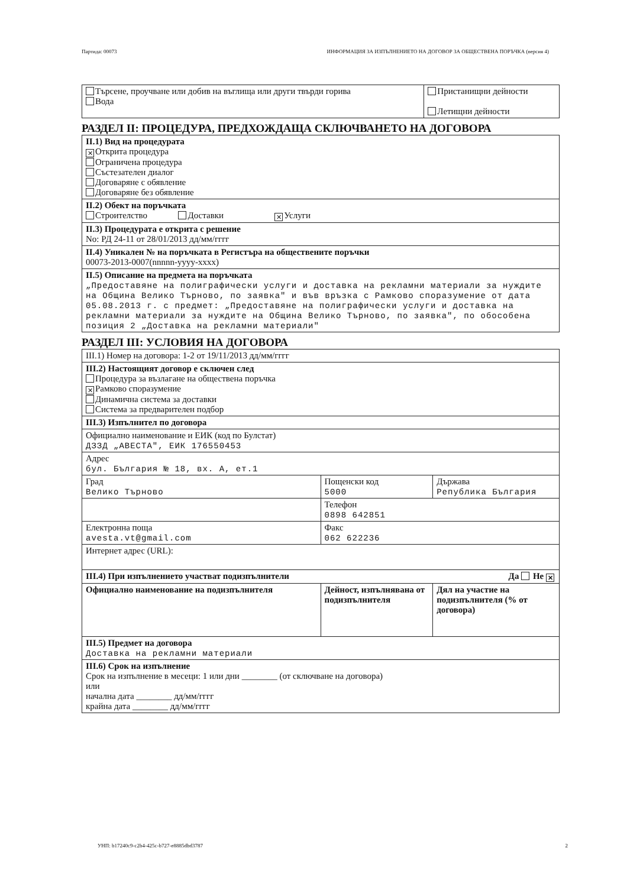Партида: 00073 ИНФОРМАЦИЯ ЗА ИЗПЪЛНЕНИЕТО НА ДОГОВОР ЗА ОБЩЕСТВЕНА ПОРЪЧКА (версия 4)
| Търсене, проучване или добив на въглища или други твърди горива Вода | Пристанищни дейности Летищни дейности |
РАЗДЕЛ II: ПРОЦЕДУРА, ПРЕДХОЖДАЩА СКЛЮЧВАНЕТО НА ДОГОВОРА
| II.1) Вид на процедурата ✕ Открита процедура Ограничена процедура Състезателен диалог Договаряне с обявление Договаряне без обявление |
| II.2) Обект на поръчката Строителство Доставки ✕ Услуги |
| II.3) Процедурата е открита с решение No: РД 24-11 от 28/01/2013 дд/мм/гггг |
| II.4) Уникален № на поръчката в Регистъра на обществените поръчки 00073-2013-0007(nnnnn-yyyy-xxxx) |
| II.5) Описание на предмета на поръчката „Предоставяне на полиграфически услуги и доставка на рекламни материали за нуждите на Община Велико Търново, по заявка" и във връзка с Рамково споразумение от дата 05.08.2013 г. с предмет: „Предоставяне на полиграфически услуги и доставка на рекламни материали за нуждите на Община Велико Търново, по заявка", по обособена позиция 2 „Доставка на рекламни материали" |
РАЗДЕЛ III: УСЛОВИЯ НА ДОГОВОРА
| III.1) Номер на договора: 1-2 от 19/11/2013 дд/мм/гггг | | |
| III.2) Настоящият договор е сключен след Процедура за възлагане на обществена поръчка ✕ Рамково споразумение Динамична система за доставки Система за предварителен подбор | | |
| III.3) Изпълнител по договора | | |
| Официално наименование и ЕИК (код по Булстат) ДЗЗД „АВЕСТА", ЕИК 176550453 | | |
| Адрес бул. България № 18, вх. А, ет.1 | | |
| Град Велико Търново | Пощенски код 5000 | Държава Република България |
| | Телефон 0898 642851 | |
| Електронна поща avesta.vt@gmail.com | Факс 062 622236 | |
| Интернет адрес (URL): | | |
| III.4) При изпълнението участват подизпълнители Да Не ✕ | | |
| Официално наименование на подизпълнителя | Дейност, изпълнявана от подизпълнителя | Дял на участие на подизпълнителя (% от договора) |
| III.5) Предмет на договора Доставка на рекламни материали | | |
| III.6) Срок на изпълнение Срок на изпълнение в месеци: 1 или дни ________ (от сключване на договора) или начална дата ________ дд/мм/гггг крайна дата ________ дд/мм/гггг | | |
УНП: b17240c9-c2b4-425c-b727-e8885dbd3787 2